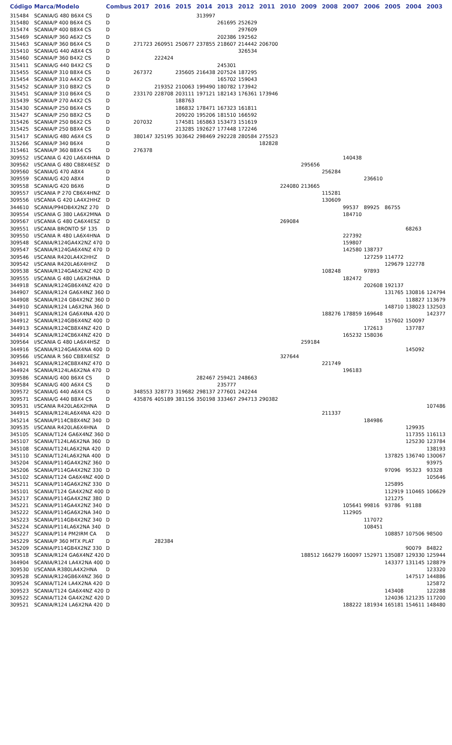| Código | Marca/Modelo | Combus | 2017 | 2016 | 2015 | 2014 | 2013 | 2012 | 2011 | 2010 | 2009 | 2008 | 2007 | 2006 | 2005 | 2004 | 2003 |
| --- | --- | --- | --- | --- | --- | --- | --- | --- | --- | --- | --- | --- | --- | --- | --- | --- | --- |
| 315484 | SCANIA/G 480 B6X4 CS | D | | | | 313997 | | | | | | | | | | | |
| 315480 | SCANIA/P 400 B6X4 CS | D | | | | | 261695 | 252629 | | | | | | | | | |
| 315474 | SCANIA/P 400 B8X4 CS | D | | | | | | 297609 | | | | | | | | | |
| 315469 | SCANIA/P 360 A6X2 CS | D | | | | | 202386 | 192562 | | | | | | | | | |
| 315463 | SCANIA/P 360 B6X4 CS | D | 271723 | 260951 | 250677 | 237855 | 218607 | 214442 | 206700 | | | | | | | | |
| 315410 | SCANIA/G 440 A8X4 CS | D | | | | | | 326534 | | | | | | | | | |
| 315460 | SCANIA/P 360 B4X2 CS | D | | 222424 | | | | | | | | | | | | | |
| 315411 | SCANIA/G 440 B4X2 CS | D | | | | | 245301 | | | | | | | | | | |
| 315455 | SCANIA/P 310 B8X4 CS | D | 267372 | | 235605 | 216438 | 207524 | 187295 | | | | | | | | | |
| 315454 | SCANIA/P 310 A4X2 CS | D | | | | | 165702 | 159043 | | | | | | | | | |
| 315452 | SCANIA/P 310 B8X2 CS | D | | 219352 | 210063 | 199490 | 180782 | 173942 | | | | | | | | | |
| 315451 | SCANIA/P 310 B6X4 CS | D | 233170 | 228708 | 203111 | 197121 | 182143 | 176361 | 173946 | | | | | | | | |
| 315439 | SCANIA/P 270 A4X2 CS | D | | | 188763 | | | | | | | | | | | | |
| 315430 | SCANIA/P 250 B6X4 CS | D | | | 186832 | 178471 | 167323 | 161811 | | | | | | | | | |
| 315427 | SCANIA/P 250 B8X2 CS | D | | | 209220 | 195206 | 181510 | 166592 | | | | | | | | | |
| 315426 | SCANIA/P 250 B6X2 CS | D | 207032 | | 174581 | 165863 | 153473 | 151619 | | | | | | | | | |
| 315425 | SCANIA/P 250 B8X4 CS | D | | | 213285 | 192627 | 177448 | 172246 | | | | | | | | | |
| 315417 | SCANIA/G 480 A6X4 CS | D | 380147 | 325195 | 303642 | 298469 | 292228 | 280584 | 275523 | | | | | | | | |
| 315266 | SCANIA/P 340 B6X4 | D | | | | | | | 182828 | | | | | | | | |
| 315461 | SCANIA/P 360 B8X4 CS | D | 276378 | | | | | | | | | | | | | | |
| 309552 | I/SCANIA G 420 LA6X4HNA | D | | | | | | | | | | | 140438 | | | | |
| 309562 | I/SCANIA G 480 CB8X4ESZ | D | | | | | | | | | 295656 | | | | | | |
| 309560 | SCANIA/G 470 A8X4 | D | | | | | | | | | | 256284 | | | | | |
| 309559 | SCANIA/G 420 A8X4 | D | | | | | | | | | | | | 236610 | | | |
| 309558 | SCANIA/G 420 B6X6 | D | | | | | | | | 224080 | 213665 | | | | | | |
| 309557 | I/SCANIA P 270 CB6X4HNZ | D | | | | | | | | | | 115281 | | | | | |
| 309556 | I/SCANIA G 420 LA4X2HHZ | D | | | | | | | | | | 130609 | | | | | |
| 344610 | SCANIA/P94DB4X2NZ 270 | D | | | | | | | | | | | 99537 | 89925 | 86755 | | |
| 309554 | I/SCANIA G 380 LA6X2MNA | D | | | | | | | | | | | 184710 | | | | |
| 309567 | I/SCANIA G 480 CA6X4ESZ | D | | | | | | | | 269084 | | | | | | | |
| 309551 | I/SCANIA BRONTO SF 135 | D | | | | | | | | | | | | | | 68263 | |
| 309550 | I/SCANIA R 480 LA6X4HNA | D | | | | | | | | | | | 227392 | | | | |
| 309548 | SCANIA/R124GA4X2NZ 470 | D | | | | | | | | | | | 159807 | | | | |
| 309547 | SCANIA/R124GA6X4NZ 470 | D | | | | | | | | | | | 142580 | 138737 | | | |
| 309546 | I/SCANIA R420LA4X2HHZ | D | | | | | | | | | | | | 127259 | 114772 | | |
| 309542 | I/SCANIA R420LA6X4HHZ | D | | | | | | | | | | | | | 129679 | 122778 | |
| 309538 | SCANIA/R124GA6X2NZ 420 | D | | | | | | | | | | 108248 | | 97893 | | | |
| 309555 | I/SCANIA G 480 LA6X2HNA | D | | | | | | | | | | | 182472 | | | | |
| 344918 | SCANIA/R124GB6X4NZ 420 | D | | | | | | | | | | | | 202608 | 192137 | | |
| 344907 | SCANIA/R124 GA6X4NZ 360 | D | | | | | | | | | | | | | 131765 | 130816 | 124794 |
| 344908 | SCANIA/R124 GB4X2NZ 360 | D | | | | | | | | | | | | | | 118827 | 113679 |
| 344910 | SCANIA/R124 LA6X2NA 360 | D | | | | | | | | | | | | | 148710 | 138023 | 132503 |
| 344911 | SCANIA/R124 GA6X4NA 420 | D | | | | | | | | | | 188276 | 178859 | 169648 | | | 142377 |
| 344912 | SCANIA/R124GB6X4NZ 400 | D | | | | | | | | | | | | | 157602 | 150097 | |
| 344913 | SCANIA/R124CB8X4NZ 420 | D | | | | | | | | | | | | 172613 | | 137787 | |
| 344914 | SCANIA/R124CB6X4NZ 420 | D | | | | | | | | | | | 165232 | 158036 | | | |
| 309564 | I/SCANIA G 480 LA6X4HSZ | D | | | | | | | | | 259184 | | | | | | |
| 344916 | SCANIA/R124GA6X4NA 400 | D | | | | | | | | | | | | | | 145092 | |
| 309566 | I/SCANIA R 560 CB8X4ESZ | D | | | | | | | | 327644 | | | | | | | |
| 344921 | SCANIA/R124CB8X4NZ 470 | D | | | | | | | | | | 221749 | | | | | |
| 344924 | SCANIA/R124LA6X2NA 470 | D | | | | | | | | | | | 196183 | | | | |
| 309586 | SCANIA/G 400 B6X4 CS | D | | | | 282467 | 259421 | 248663 | | | | | | | | | |
| 309584 | SCANIA/G 400 A6X4 CS | D | | | | | 235777 | | | | | | | | | | |
| 309572 | SCANIA/G 440 A6X4 CS | D | 348553 | 328773 | 319682 | 298137 | 277601 | 242244 | | | | | | | | | |
| 309571 | SCANIA/G 440 B8X4 CS | D | 435876 | 405189 | 381156 | 350198 | 333467 | 294713 | 290382 | | | | | | | | |
| 309531 | I/SCANIA R420LA6X2HNA | D | | | | | | | | | | | | | | | 107486 |
| 344915 | SCANIA/R124LA6X4NA 420 | D | | | | | | | | | | 211337 | | | | | |
| 345214 | SCANIA/P114CB8X4NZ 340 | D | | | | | | | | | | | | 184986 | | | |
| 309535 | I/SCANIA R420LA6X4HNA | D | | | | | | | | | | | | | | 129935 | |
| 345105 | SCANIA/T124 GA6X4NZ 360 | D | | | | | | | | | | | | | | 117355 | 116113 |
| 345107 | SCANIA/T124LA6X2NA 360 | D | | | | | | | | | | | | | | 125230 | 123784 |
| 345108 | SCANIA/T124LA6X2NA 420 | D | | | | | | | | | | | | | | | 138193 |
| 345110 | SCANIA/T124LA6X2NA 400 | D | | | | | | | | | | | | | 137825 | 136740 | 130067 |
| 345204 | SCANIA/P114GA4X2NZ 360 | D | | | | | | | | | | | | | | | 93975 |
| 345206 | SCANIA/P114GA4X2NZ 330 | D | | | | | | | | | | | | | 97096 | 95323 | 93328 |
| 345102 | SCANIA/T124 GA6X4NZ 400 | D | | | | | | | | | | | | | | | 105646 |
| 345211 | SCANIA/P114GA6X2NZ 330 | D | | | | | | | | | | | | | 125895 | | |
| 345101 | SCANIA/T124 GA4X2NZ 400 | D | | | | | | | | | | | | | 112919 | 110465 | 106629 |
| 345217 | SCANIA/P114GA4X2NZ 380 | D | | | | | | | | | | | | | 121275 | | |
| 345221 | SCANIA/P114GA4X2NZ 340 | D | | | | | | | | | | | 105641 | 99816 | 93786 | 91188 | |
| 345222 | SCANIA/P114GA6X2NA 340 | D | | | | | | | | | | | 112905 | | | | |
| 345223 | SCANIA/P114GB4X2NZ 340 | D | | | | | | | | | | | | 117072 | | | |
| 345224 | SCANIA/P114LA6X2NA 340 | D | | | | | | | | | | | | 108451 | | | |
| 345227 | SCANIA/P114 PM2IRM CA | D | | | | | | | | | | | | | 108857 | 107506 | 98500 |
| 345229 | SCANIA/P 360 MTX PLAT | D | | 282384 | | | | | | | | | | | | | |
| 345209 | SCANIA/P114GB4X2NZ 330 | D | | | | | | | | | | | | | | 90079 | 84822 |
| 309518 | SCANIA/R124 GA6X4NZ 420 | D | | | | | | | | | 188512 | 166279 | 160097 | 152971 | 135087 | 129330 | 125944 |
| 344904 | SCANIA/R124 LA4X2NA 400 | D | | | | | | | | | | | | | 143377 | 131145 | 128879 |
| 309530 | I/SCANIA R380LA4X2HNA | D | | | | | | | | | | | | | | | 123320 |
| 309528 | SCANIA/R124GB6X4NZ 360 | D | | | | | | | | | | | | | | 147517 | 144886 |
| 309524 | SCANIA/T124 LA4X2NA 420 | D | | | | | | | | | | | | | | | 125872 |
| 309523 | SCANIA/T124 GA6X4NZ 420 | D | | | | | | | | | | | | | 143408 | | 122288 |
| 309522 | SCANIA/T124 GA4X2NZ 420 | D | | | | | | | | | | | | | 124036 | 121235 | 117200 |
| 309521 | SCANIA/R124 LA6X2NA 420 | D | | | | | | | | | | | 188222 | 181934 | 165181 | 154611 | 148480 |